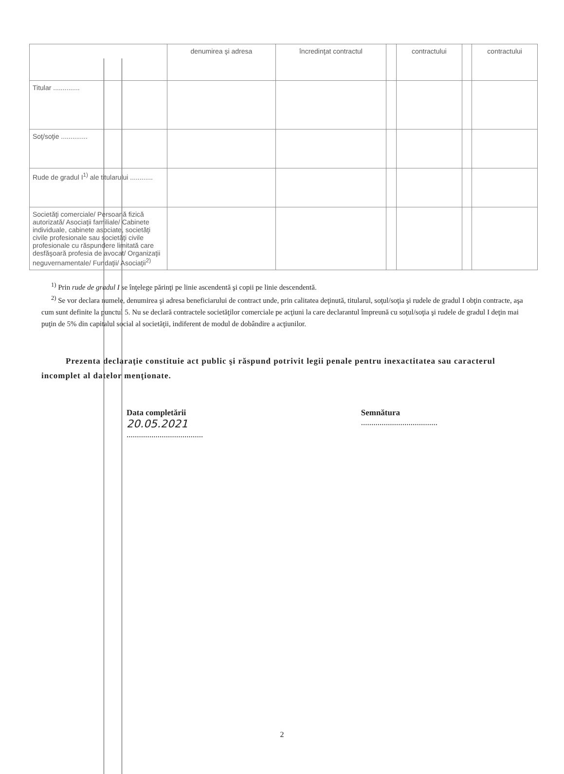| | denumirea şi adresa | încredinţat contractul | | contractului | | contractului |
| Titular .............. | | | | | | |
| Soţ/soţie .............. | | | | | | |
| Rude de gradul I<sup>1)</sup> ale titularului ............ | | | | | | |
| Societăţi comerciale/ Persoană fizică autorizată/ Asociaţii familiale/ Cabinete individuale, cabinete asociate, societăţi civile profesionale sau societăţi civile profesionale cu răspundere limitată care desfăşoară profesia de avocat/ Organizaţii neguvernamentale/ Fundaţii/ Asociaţii<sup>2)</sup> | | | | | | |
<sup>1)</sup> Prin rude de gradul I se înţelege părinţi pe linie ascendentă şi copii pe linie descendentă.
<sup>2)</sup> Se vor declara numele, denumirea şi adresa beneficiarului de contract unde, prin calitatea deţinută, titularul, soţul/soţia şi rudele de gradul I obţin contracte, aşa cum sunt definite la punctul 5. Nu se declară contractele societăţilor comerciale pe acţiuni la care declarantul împreună cu soţul/soţia şi rudele de gradul I deţin mai puţin de 5% din capitalul social al societăţii, indiferent de modul de dobândire a acţiunilor.
Prezenta declaraţie constituie act public şi răspund potrivit legii penale pentru inexactitatea sau caracterul incomplet al datelor menţionate.
Data completării
20.05.2021
.....................................
Semnătura
.....................................
2